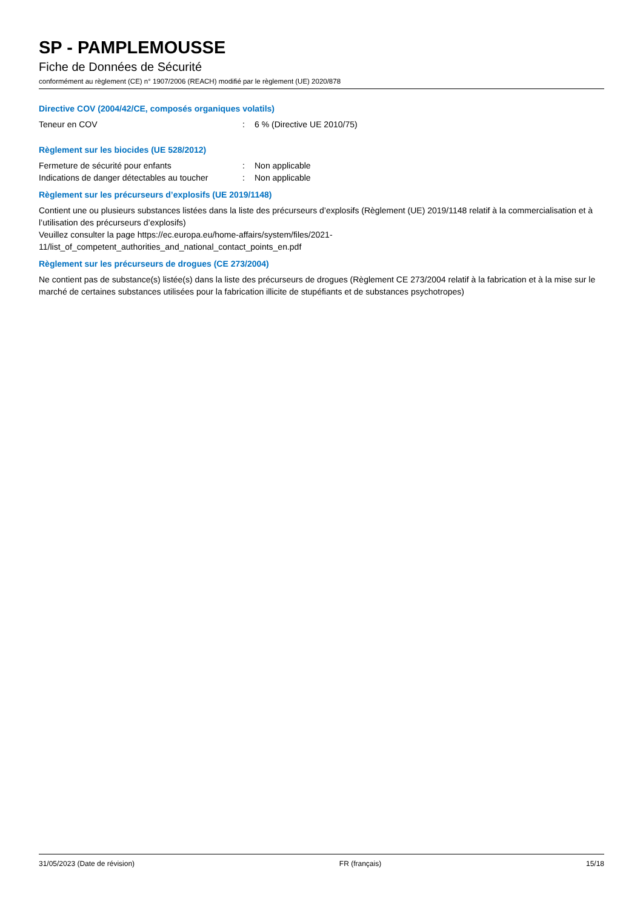SP - PAMPLEMOUSSE
Fiche de Données de Sécurité
conformément au règlement (CE) n° 1907/2006 (REACH) modifié par le règlement (UE) 2020/878
Directive COV (2004/42/CE, composés organiques volatils)
Teneur en COV: 6 % (Directive UE 2010/75)
Règlement sur les biocides (UE 528/2012)
Fermeture de sécurité pour enfants: Non applicable
Indications de danger détectables au toucher: Non applicable
Règlement sur les précurseurs d’explosifs (UE 2019/1148)
Contient une ou plusieurs substances listées dans la liste des précurseurs d’explosifs (Règlement (UE) 2019/1148 relatif à la commercialisation et à l’utilisation des précurseurs d’explosifs)
Veuillez consulter la page https://ec.europa.eu/home-affairs/system/files/2021-
11/list_of_competent_authorities_and_national_contact_points_en.pdf
Règlement sur les précurseurs de drogues (CE 273/2004)
Ne contient pas de substance(s) listée(s) dans la liste des précurseurs de drogues (Règlement CE 273/2004 relatif à la fabrication et à la mise sur le marché de certaines substances utilisées pour la fabrication illicite de stupéfiants et de substances psychotropes)
31/05/2023 (Date de révision) FR (français) 15/18